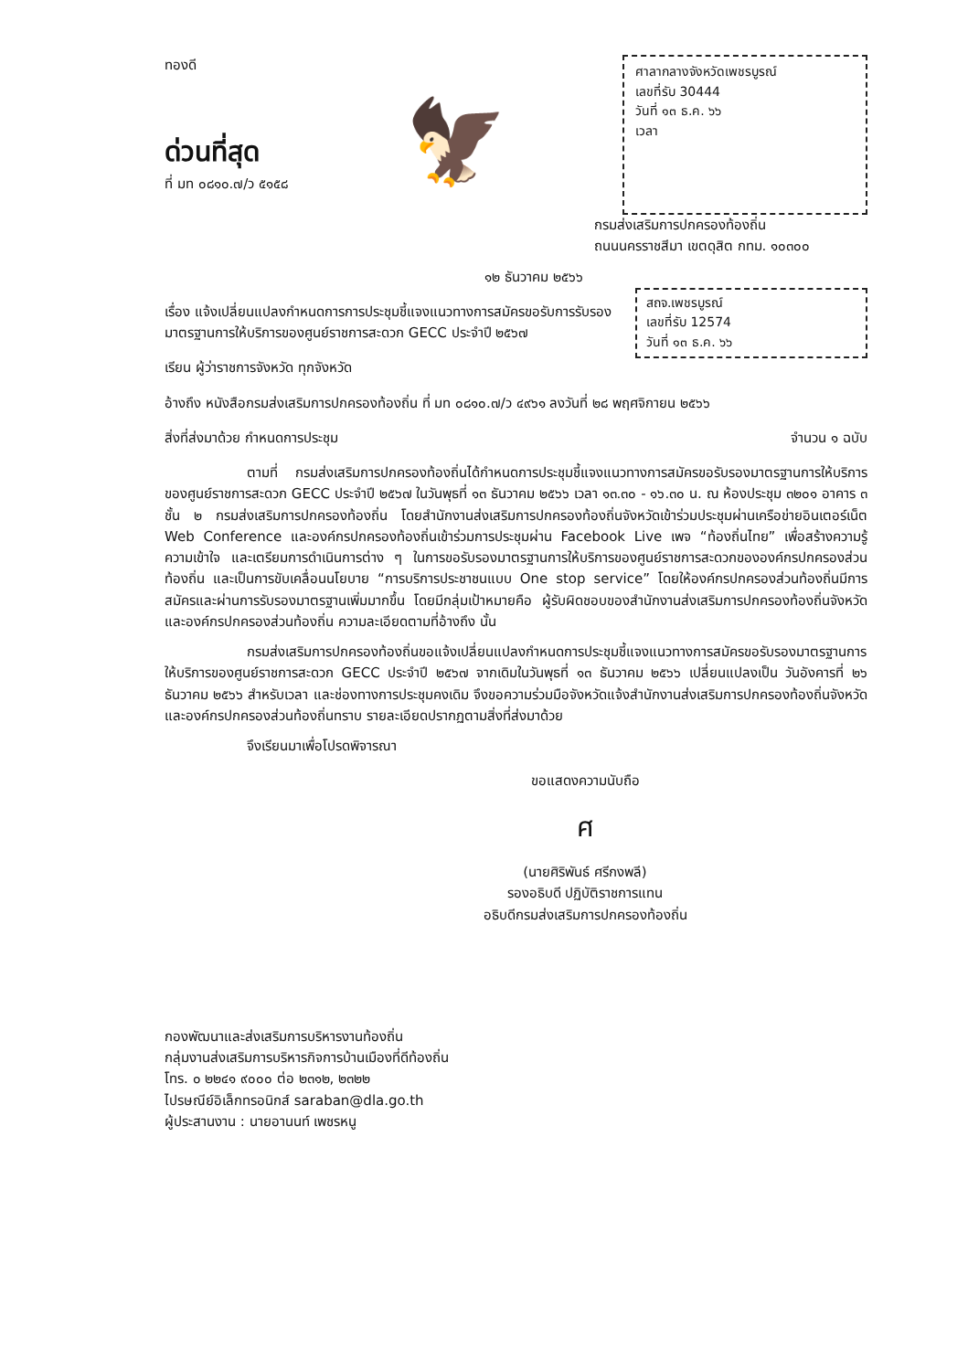ทองดี
ด่วนที่สุด
ที่ มท ๐๘๑๐.๗/ว ๕๑๕๘
🦅
ศาลากลางจังหวัดเพชรบูรณ์
เลขที่รับ 30444
วันที่ ๑๓ ธ.ค. ๖๖
เวลา
กรมส่งเสริมการปกครองท้องถิ่น
ถนนนครราชสีมา เขตดุสิต กทม. ๑๐๓๐๐
๑๒ ธันวาคม ๒๕๖๖
สถจ.เพชรบูรณ์
เลขที่รับ 12574
วันที่ ๑๓ ธ.ค. ๖๖
เรื่อง แจ้งเปลี่ยนแปลงกำหนดการการประชุมชี้แจงแนวทางการสมัครขอรับการรับรองมาตรฐานการให้บริการของศูนย์ราชการสะดวก GECC ประจำปี ๒๕๖๗
เรียน ผู้ว่าราชการจังหวัด ทุกจังหวัด
อ้างถึง หนังสือกรมส่งเสริมการปกครองท้องถิ่น ที่ มท ๐๘๑๐.๗/ว ๔๙๖๑ ลงวันที่ ๒๘ พฤศจิกายน ๒๕๖๖
สิ่งที่ส่งมาด้วย กำหนดการประชุม จำนวน ๑ ฉบับ
ตามที่ กรมส่งเสริมการปกครองท้องถิ่นได้กำหนดการประชุมชี้แจงแนวทางการสมัครขอรับรองมาตรฐานการให้บริการของศูนย์ราชการสะดวก GECC ประจำปี ๒๕๖๗ ในวันพุธที่ ๑๓ ธันวาคม ๒๕๖๖ เวลา ๑๓.๓๐ - ๑๖.๓๐ น. ณ ห้องประชุม ๓๒๐๑ อาคาร ๓ ชั้น ๒ กรมส่งเสริมการปกครองท้องถิ่น โดยสำนักงานส่งเสริมการปกครองท้องถิ่นจังหวัดเข้าร่วมประชุมผ่านเครือข่ายอินเตอร์เน็ต Web Conference และองค์กรปกครองท้องถิ่นเข้าร่วมการประชุมผ่าน Facebook Live เพจ “ท้องถิ่นไทย” เพื่อสร้างความรู้ ความเข้าใจ และเตรียมการดำเนินการต่าง ๆ ในการขอรับรองมาตรฐานการให้บริการของศูนย์ราชการสะดวกขององค์กรปกครองส่วนท้องถิ่น และเป็นการขับเคลื่อนนโยบาย “การบริการประชาชนแบบ One stop service” โดยให้องค์กรปกครองส่วนท้องถิ่นมีการสมัครและผ่านการรับรองมาตรฐานเพิ่มมากขึ้น โดยมีกลุ่มเป้าหมายคือ ผู้รับผิดชอบของสำนักงานส่งเสริมการปกครองท้องถิ่นจังหวัดและองค์กรปกครองส่วนท้องถิ่น ความละเอียดตามที่อ้างถึง นั้น
กรมส่งเสริมการปกครองท้องถิ่นขอแจ้งเปลี่ยนแปลงกำหนดการประชุมชี้แจงแนวทางการสมัครขอรับรองมาตรฐานการให้บริการของศูนย์ราชการสะดวก GECC ประจำปี ๒๕๖๗ จากเดิมในวันพุธที่ ๑๓ ธันวาคม ๒๕๖๖ เปลี่ยนแปลงเป็น วันอังคารที่ ๒๖ ธันวาคม ๒๕๖๖ สำหรับเวลา และช่องทางการประชุมคงเดิม จึงขอความร่วมมือจังหวัดแจ้งสำนักงานส่งเสริมการปกครองท้องถิ่นจังหวัด และองค์กรปกครองส่วนท้องถิ่นทราบ รายละเอียดปรากฏตามสิ่งที่ส่งมาด้วย
จึงเรียนมาเพื่อโปรดพิจารณา
ขอแสดงความนับถือ
ศ
(นายศิริพันธ์ ศรีกงพลี)
รองอธิบดี ปฏิบัติราชการแทน
อธิบดีกรมส่งเสริมการปกครองท้องถิ่น
กองพัฒนาและส่งเสริมการบริหารงานท้องถิ่น
กลุ่มงานส่งเสริมการบริหารกิจการบ้านเมืองที่ดีท้องถิ่น
โทร. ๐ ๒๒๔๑ ๙๐๐๐ ต่อ ๒๓๑๒, ๒๓๒๒
ไปรษณีย์อิเล็กทรอนิกส์ saraban@dla.go.th
ผู้ประสานงาน : นายอานนท์ เพชรหนู